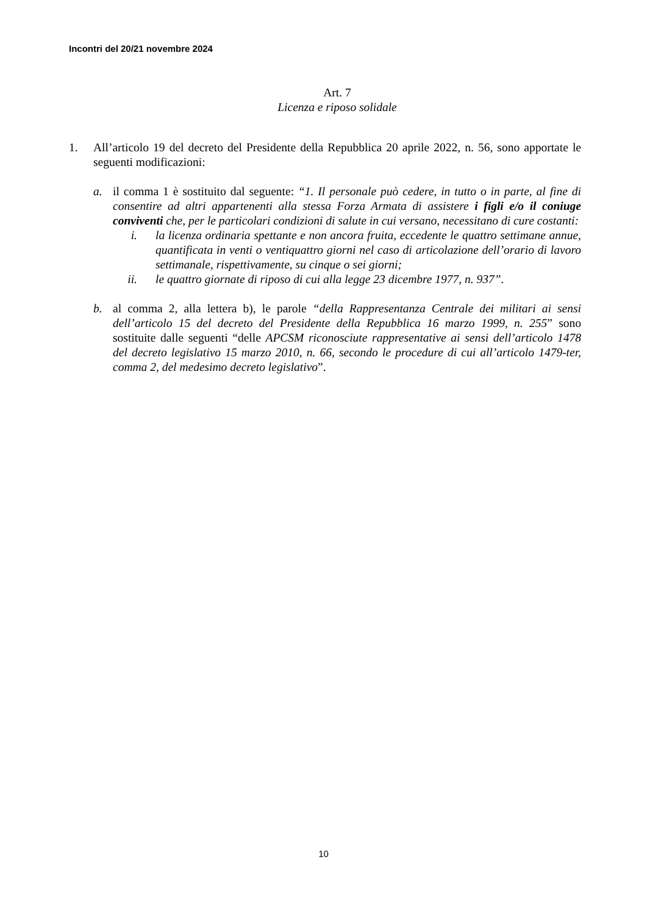Incontri del 20/21 novembre 2024
Art. 7
Licenza e riposo solidale
1. All’articolo 19 del decreto del Presidente della Repubblica 20 aprile 2022, n. 56, sono apportate le seguenti modificazioni:
a. il comma 1 è sostituito dal seguente: “1. Il personale può cedere, in tutto o in parte, al fine di consentire ad altri appartenenti alla stessa Forza Armata di assistere i figli e/o il coniuge conviventi che, per le particolari condizioni di salute in cui versano, necessitano di cure costanti:
i. la licenza ordinaria spettante e non ancora fruita, eccedente le quattro settimane annue, quantificata in venti o ventiquattro giorni nel caso di articolazione dell’orario di lavoro settimanale, rispettivamente, su cinque o sei giorni;
ii. le quattro giornate di riposo di cui alla legge 23 dicembre 1977, n. 937”.
b. al comma 2, alla lettera b), le parole “della Rappresentanza Centrale dei militari ai sensi dell’articolo 15 del decreto del Presidente della Repubblica 16 marzo 1999, n. 255” sono sostituite dalle seguenti “delle APCSM riconosciute rappresentative ai sensi dell’articolo 1478 del decreto legislativo 15 marzo 2010, n. 66, secondo le procedure di cui all’articolo 1479-ter, comma 2, del medesimo decreto legislativo”.
10